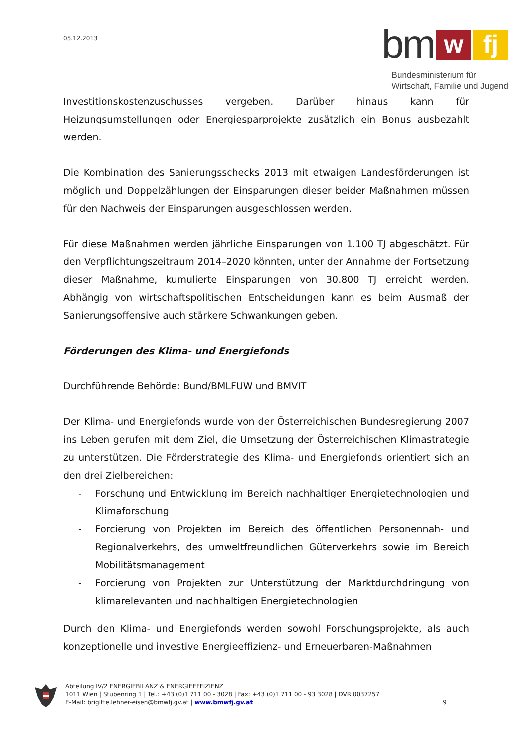05.12.2013
bm
w
fj
Bundesministerium für
Wirtschaft, Familie und Jugend
Investitionskostenzuschusses vergeben. Darüber hinaus kann für Heizungsumstellungen oder Energiesparprojekte zusätzlich ein Bonus ausbezahlt werden.
Die Kombination des Sanierungsschecks 2013 mit etwaigen Landesförderungen ist möglich und Doppelzählungen der Einsparungen dieser beider Maßnahmen müssen für den Nachweis der Einsparungen ausgeschlossen werden.
Für diese Maßnahmen werden jährliche Einsparungen von 1.100 TJ abgeschätzt. Für den Verpflichtungszeitraum 2014–2020 könnten, unter der Annahme der Fortsetzung dieser Maßnahme, kumulierte Einsparungen von 30.800 TJ erreicht werden. Abhängig von wirtschaftspolitischen Entscheidungen kann es beim Ausmaß der Sanierungsoffensive auch stärkere Schwankungen geben.
Förderungen des Klima- und Energiefonds
Durchführende Behörde: Bund/BMLFUW und BMVIT
Der Klima- und Energiefonds wurde von der Österreichischen Bundesregierung 2007 ins Leben gerufen mit dem Ziel, die Umsetzung der Österreichischen Klimastrategie zu unterstützen. Die Förderstrategie des Klima- und Energiefonds orientiert sich an den drei Zielbereichen:
- Forschung und Entwicklung im Bereich nachhaltiger Energietechnologien und Klimaforschung
- Forcierung von Projekten im Bereich des öffentlichen Personennah- und Regionalverkehrs, des umweltfreundlichen Güterverkehrs sowie im Bereich Mobilitätsmanagement
- Forcierung von Projekten zur Unterstützung der Marktdurchdringung von klimarelevanten und nachhaltigen Energietechnologien
Durch den Klima- und Energiefonds werden sowohl Forschungsprojekte, als auch konzeptionelle und investive Energieeffizienz- und Erneuerbaren-Maßnahmen
Abteilung IV/2 ENERGIEBILANZ & ENERGIEEFFIZIENZ
1011 Wien | Stubenring 1 | Tel.: +43 (0)1 711 00 - 3028 | Fax: +43 (0)1 711 00 - 93 3028 | DVR 0037257
E-Mail: brigitte.lehner-eisen@bmwfj.gv.at | www.bmwfj.gv.at 9